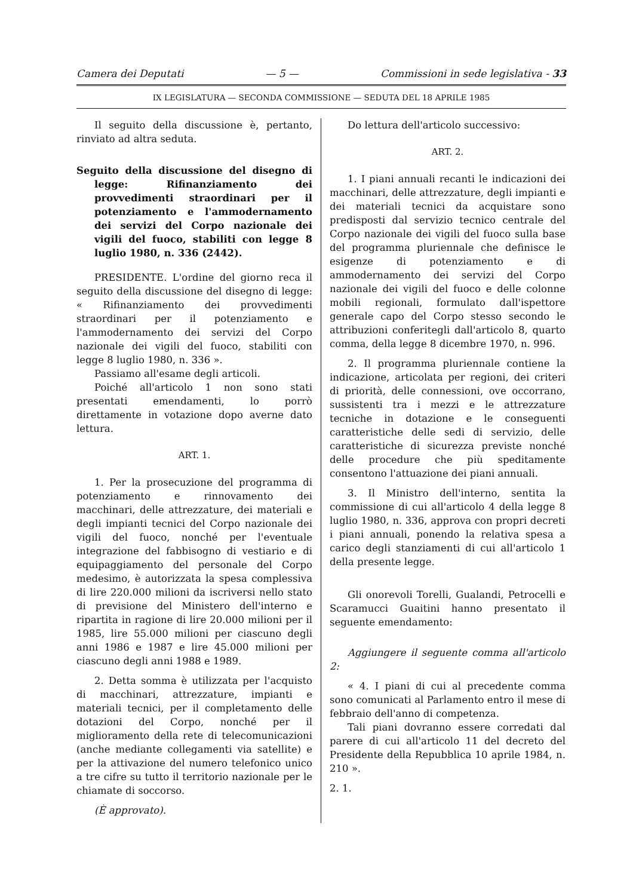Camera dei Deputati — 5 — Commissioni in sede legislativa - 33
IX LEGISLATURA — SECONDA COMMISSIONE — SEDUTA DEL 18 APRILE 1985
Il seguito della discussione è, pertanto, rinviato ad altra seduta.
Seguito della discussione del disegno di legge: Rifinanziamento dei provvedimenti straordinari per il potenziamento e l'ammodernamento dei servizi del Corpo nazionale dei vigili del fuoco, stabiliti con legge 8 luglio 1980, n. 336 (2442).
PRESIDENTE. L'ordine del giorno reca il seguito della discussione del disegno di legge: « Rifinanziamento dei provvedimenti straordinari per il potenziamento e l'ammodernamento dei servizi del Corpo nazionale dei vigili del fuoco, stabiliti con legge 8 luglio 1980, n. 336 ».
Passiamo all'esame degli articoli.
Poiché all'articolo 1 non sono stati presentati emendamenti, lo porrò direttamente in votazione dopo averne dato lettura.
ART. 1.
1. Per la prosecuzione del programma di potenziamento e rinnovamento dei macchinari, delle attrezzature, dei materiali e degli impianti tecnici del Corpo nazionale dei vigili del fuoco, nonché per l'eventuale integrazione del fabbisogno di vestiario e di equipaggiamento del personale del Corpo medesimo, è autorizzata la spesa complessiva di lire 220.000 milioni da iscriversi nello stato di previsione del Ministero dell'interno e ripartita in ragione di lire 20.000 milioni per il 1985, lire 55.000 milioni per ciascuno degli anni 1986 e 1987 e lire 45.000 milioni per ciascuno degli anni 1988 e 1989.
2. Detta somma è utilizzata per l'acquisto di macchinari, attrezzature, impianti e materiali tecnici, per il completamento delle dotazioni del Corpo, nonché per il miglioramento della rete di telecomunicazioni (anche mediante collegamenti via satellite) e per la attivazione del numero telefonico unico a tre cifre su tutto il territorio nazionale per le chiamate di soccorso.
(È approvato).
Do lettura dell'articolo successivo:
ART. 2.
1. I piani annuali recanti le indicazioni dei macchinari, delle attrezzature, degli impianti e dei materiali tecnici da acquistare sono predisposti dal servizio tecnico centrale del Corpo nazionale dei vigili del fuoco sulla base del programma pluriennale che definisce le esigenze di potenziamento e di ammodernamento dei servizi del Corpo nazionale dei vigili del fuoco e delle colonne mobili regionali, formulato dall'ispettore generale capo del Corpo stesso secondo le attribuzioni conferitegli dall'articolo 8, quarto comma, della legge 8 dicembre 1970, n. 996.
2. Il programma pluriennale contiene la indicazione, articolata per regioni, dei criteri di priorità, delle connessioni, ove occorrano, sussistenti tra i mezzi e le attrezzature tecniche in dotazione e le conseguenti caratteristiche delle sedi di servizio, delle caratteristiche di sicurezza previste nonché delle procedure che più speditamente consentono l'attuazione dei piani annuali.
3. Il Ministro dell'interno, sentita la commissione di cui all'articolo 4 della legge 8 luglio 1980, n. 336, approva con propri decreti i piani annuali, ponendo la relativa spesa a carico degli stanziamenti di cui all'articolo 1 della presente legge.
Gli onorevoli Torelli, Gualandi, Petrocelli e Scaramucci Guaitini hanno presentato il seguente emendamento:
Aggiungere il seguente comma all'articolo 2:
« 4. I piani di cui al precedente comma sono comunicati al Parlamento entro il mese di febbraio dell'anno di competenza.
Tali piani dovranno essere corredati dal parere di cui all'articolo 11 del decreto del Presidente della Repubblica 10 aprile 1984, n. 210 ».
2. 1.